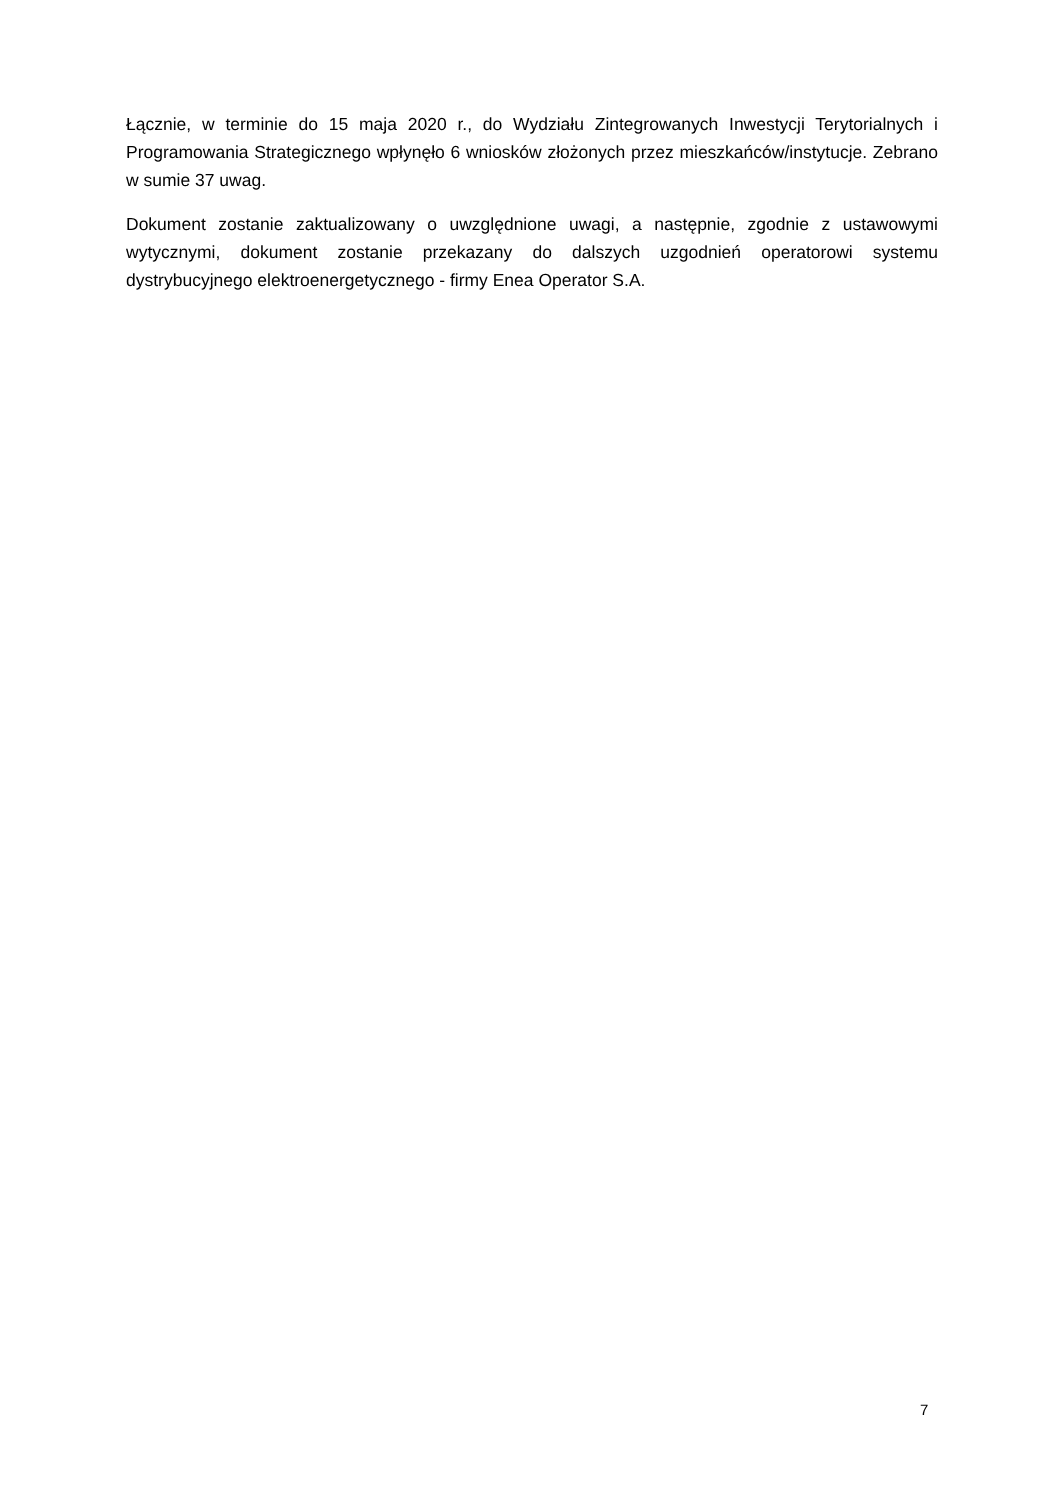Łącznie, w terminie do 15 maja 2020 r., do Wydziału Zintegrowanych Inwestycji Terytorialnych i Programowania Strategicznego wpłynęło 6 wniosków złożonych przez mieszkańców/instytucje. Zebrano w sumie 37 uwag.
Dokument zostanie zaktualizowany o uwzględnione uwagi, a następnie, zgodnie z ustawowymi wytycznymi, dokument zostanie przekazany do dalszych uzgodnień operatorowi systemu dystrybucyjnego elektroenergetycznego - firmy Enea Operator S.A.
7